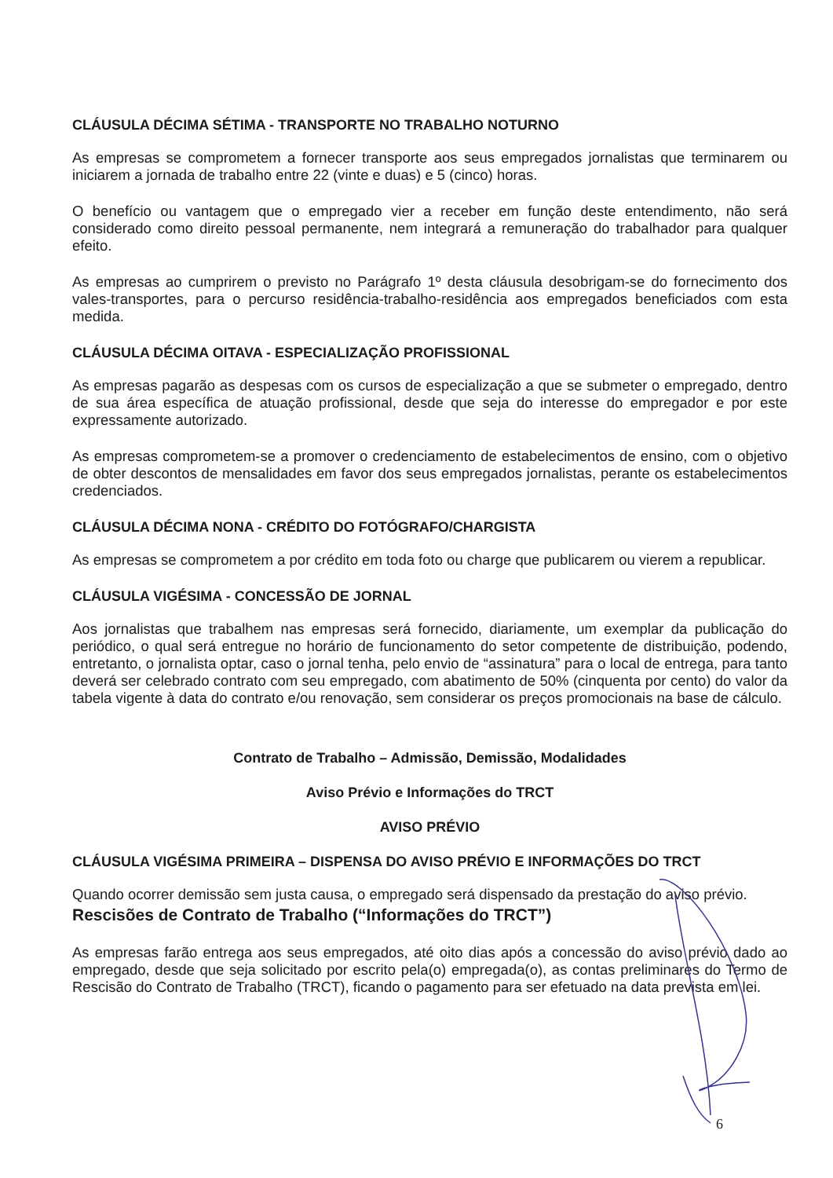CLÁUSULA DÉCIMA SÉTIMA - TRANSPORTE NO TRABALHO NOTURNO
As empresas se comprometem a fornecer transporte aos seus empregados jornalistas que terminarem ou iniciarem a jornada de trabalho entre 22 (vinte e duas) e 5 (cinco) horas.
O benefício ou vantagem que o empregado vier a receber em função deste entendimento, não será considerado como direito pessoal permanente, nem integrará a remuneração do trabalhador para qualquer efeito.
As empresas ao cumprirem o previsto no Parágrafo 1º desta cláusula desobrigam-se do fornecimento dos vales-transportes, para o percurso residência-trabalho-residência aos empregados beneficiados com esta medida.
CLÁUSULA DÉCIMA OITAVA - ESPECIALIZAÇÃO PROFISSIONAL
As empresas pagarão as despesas com os cursos de especialização a que se submeter o empregado, dentro de sua área específica de atuação profissional, desde que seja do interesse do empregador e por este expressamente autorizado.
As empresas comprometem-se a promover o credenciamento de estabelecimentos de ensino, com o objetivo de obter descontos de mensalidades em favor dos seus empregados jornalistas, perante os estabelecimentos credenciados.
CLÁUSULA DÉCIMA NONA - CRÉDITO DO FOTÓGRAFO/CHARGISTA
As empresas se comprometem a por crédito em toda foto ou charge que publicarem ou vierem a republicar.
CLÁUSULA VIGÉSIMA - CONCESSÃO DE JORNAL
Aos jornalistas que trabalhem nas empresas será fornecido, diariamente, um exemplar da publicação do periódico, o qual será entregue no horário de funcionamento do setor competente de distribuição, podendo, entretanto, o jornalista optar, caso o jornal tenha, pelo envio de “assinatura” para o local de entrega, para tanto deverá ser celebrado contrato com seu empregado, com abatimento de 50% (cinquenta por cento) do valor da tabela vigente à data do contrato e/ou renovação, sem considerar os preços promocionais na base de cálculo.
Contrato de Trabalho – Admissão, Demissão, Modalidades
Aviso Prévio e Informações do TRCT
AVISO PRÉVIO
CLÁUSULA VIGÉSIMA PRIMEIRA – DISPENSA DO AVISO PRÉVIO E INFORMAÇÕES DO TRCT
Quando ocorrer demissão sem justa causa, o empregado será dispensado da prestação do aviso prévio.
Rescisões de Contrato de Trabalho (“Informações do TRCT”)
As empresas farão entrega aos seus empregados, até oito dias após a concessão do aviso prévio dado ao empregado, desde que seja solicitado por escrito pela(o) empregada(o), as contas preliminares do Termo de Rescisão do Contrato de Trabalho (TRCT), ficando o pagamento para ser efetuado na data prevista em lei.
6